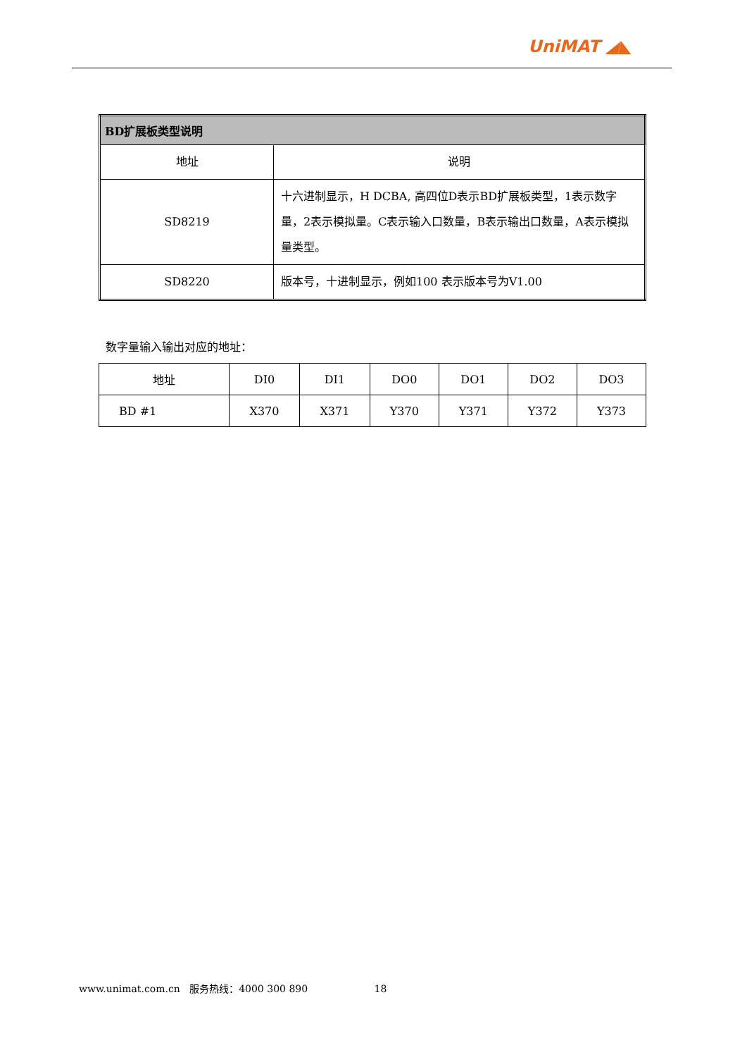UniMAT ◢◣
| BD扩展板类型说明 | |
| --- | --- |
| 地址 | 说明 |
| SD8219 | 十六进制显示，H DCBA, 高四位D表示BD扩展板类型，1表示数字量，2表示模拟量。C表示输入口数量，B表示输出口数量，A表示模拟量类型。 |
| SD8220 | 版本号，十进制显示，例如100 表示版本号为V1.00 |
数字量输入输出对应的地址：
| 地址 | DI0 | DI1 | DO0 | DO1 | DO2 | DO3 |
| BD #1 | X370 | X371 | Y370 | Y371 | Y372 | Y373 |
www.unimat.com.cn 服务热线：4000 300 890 18